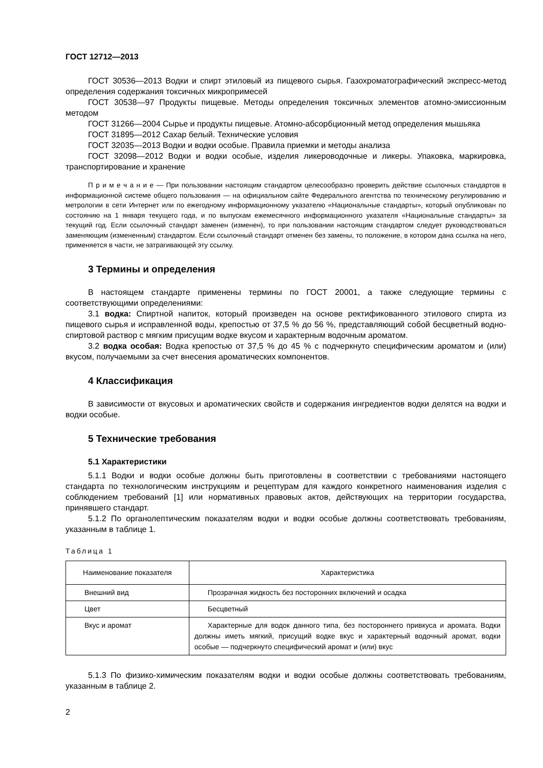ГОСТ 12712—2013
ГОСТ 30536—2013 Водки и спирт этиловый из пищевого сырья. Газохроматографический экспресс-метод определения содержания токсичных микропримесей
ГОСТ 30538—97 Продукты пищевые. Методы определения токсичных элементов атомно-эмиссионным методом
ГОСТ 31266—2004 Сырье и продукты пищевые. Атомно-абсорбционный метод определения мышьяка
ГОСТ 31895—2012 Сахар белый. Технические условия
ГОСТ 32035—2013 Водки и водки особые. Правила приемки и методы анализа
ГОСТ 32098—2012 Водки и водки особые, изделия ликероводочные и ликеры. Упаковка, маркировка, транспортирование и хранение
П р и м е ч а н и е — При пользовании настоящим стандартом целесообразно проверить действие ссылочных стандартов в информационной системе общего пользования — на официальном сайте Федерального агентства по техническому регулированию и метрологии в сети Интернет или по ежегодному информационному указателю «Национальные стандарты», который опубликован по состоянию на 1 января текущего года, и по выпускам ежемесячного информационного указателя «Национальные стандарты» за текущий год. Если ссылочный стандарт заменен (изменен), то при пользовании настоящим стандартом следует руководствоваться заменяющим (измененным) стандартом. Если ссылочный стандарт отменен без замены, то положение, в котором дана ссылка на него, применяется в части, не затрагивающей эту ссылку.
3 Термины и определения
В настоящем стандарте применены термины по ГОСТ 20001, а также следующие термины с соответствующими определениями:
3.1 водка: Спиртной напиток, который произведен на основе ректификованного этилового спирта из пищевого сырья и исправленной воды, крепостью от 37,5 % до 56 %, представляющий собой бесцветный водно-спиртовой раствор с мягким присущим водке вкусом и характерным водочным ароматом.
3.2 водка особая: Водка крепостью от 37,5 % до 45 % с подчеркнуто специфическим ароматом и (или) вкусом, получаемыми за счет внесения ароматических компонентов.
4 Классификация
В зависимости от вкусовых и ароматических свойств и содержания ингредиентов водки делятся на водки и водки особые.
5 Технические требования
5.1 Характеристики
5.1.1 Водки и водки особые должны быть приготовлены в соответствии с требованиями настоящего стандарта по технологическим инструкциям и рецептурам для каждого конкретного наименования изделия с соблюдением требований [1] или нормативных правовых актов, действующих на территории государства, принявшего стандарт.
5.1.2 По органолептическим показателям водки и водки особые должны соответствовать требованиям, указанным в таблице 1.
Таблица 1
| Наименование показателя | Характеристика |
| --- | --- |
| Внешний вид | Прозрачная жидкость без посторонних включений и осадка |
| Цвет | Бесцветный |
| Вкус и аромат | Характерные для водок данного типа, без постороннего привкуса и аромата. Водки должны иметь мягкий, присущий водке вкус и характерный водочный аромат, водки особые — подчеркнуто специфический аромат и (или) вкус |
5.1.3 По физико-химическим показателям водки и водки особые должны соответствовать требованиям, указанным в таблице 2.
2